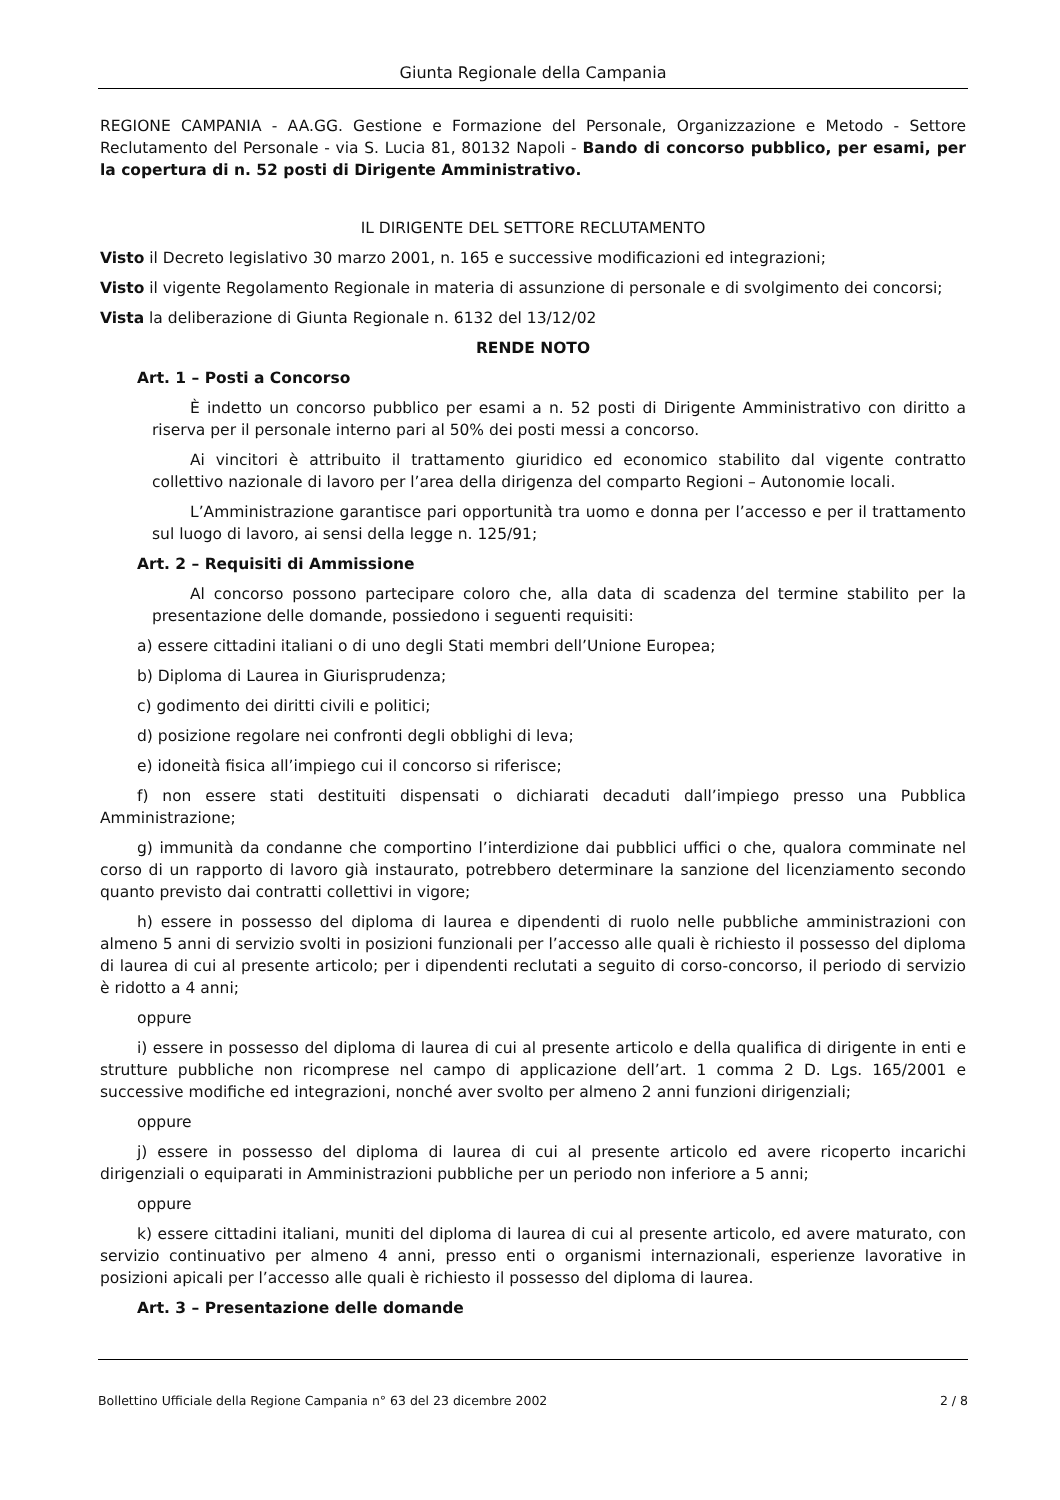Giunta Regionale della Campania
REGIONE CAMPANIA - AA.GG. Gestione e Formazione del Personale, Organizzazione e Metodo - Settore Reclutamento del Personale - via S. Lucia 81, 80132 Napoli - Bando di concorso pubblico, per esami, per la copertura di n. 52 posti di Dirigente Amministrativo.
IL DIRIGENTE DEL SETTORE RECLUTAMENTO
Visto il Decreto legislativo 30 marzo 2001, n. 165 e successive modificazioni ed integrazioni;
Visto il vigente Regolamento Regionale in materia di assunzione di personale e di svolgimento dei concorsi;
Vista la deliberazione di Giunta Regionale n. 6132 del 13/12/02
RENDE NOTO
Art. 1 – Posti a Concorso
È indetto un concorso pubblico per esami a n. 52 posti di Dirigente Amministrativo con diritto a riserva per il personale interno pari al 50% dei posti messi a concorso.
Ai vincitori è attribuito il trattamento giuridico ed economico stabilito dal vigente contratto collettivo nazionale di lavoro per l’area della dirigenza del comparto Regioni – Autonomie locali.
L’Amministrazione garantisce pari opportunità tra uomo e donna per l’accesso e per il trattamento sul luogo di lavoro, ai sensi della legge n. 125/91;
Art. 2 – Requisiti di Ammissione
Al concorso possono partecipare coloro che, alla data di scadenza del termine stabilito per la presentazione delle domande, possiedono i seguenti requisiti:
a) essere cittadini italiani o di uno degli Stati membri dell’Unione Europea;
b) Diploma di Laurea in Giurisprudenza;
c) godimento dei diritti civili e politici;
d) posizione regolare nei confronti degli obblighi di leva;
e) idoneità fisica all’impiego cui il concorso si riferisce;
f) non essere stati destituiti dispensati o dichiarati decaduti dall’impiego presso una Pubblica Amministrazione;
g) immunità da condanne che comportino l’interdizione dai pubblici uffici o che, qualora comminate nel corso di un rapporto di lavoro già instaurato, potrebbero determinare la sanzione del licenziamento secondo quanto previsto dai contratti collettivi in vigore;
h) essere in possesso del diploma di laurea e dipendenti di ruolo nelle pubbliche amministrazioni con almeno 5 anni di servizio svolti in posizioni funzionali per l’accesso alle quali è richiesto il possesso del diploma di laurea di cui al presente articolo; per i dipendenti reclutati a seguito di corso-concorso, il periodo di servizio è ridotto a 4 anni;
oppure
i) essere in possesso del diploma di laurea di cui al presente articolo e della qualifica di dirigente in enti e strutture pubbliche non ricomprese nel campo di applicazione dell’art. 1 comma 2 D. Lgs. 165/2001 e successive modifiche ed integrazioni, nonché aver svolto per almeno 2 anni funzioni dirigenziali;
oppure
j) essere in possesso del diploma di laurea di cui al presente articolo ed avere ricoperto incarichi dirigenziali o equiparati in Amministrazioni pubbliche per un periodo non inferiore a 5 anni;
oppure
k) essere cittadini italiani, muniti del diploma di laurea di cui al presente articolo, ed avere maturato, con servizio continuativo per almeno 4 anni, presso enti o organismi internazionali, esperienze lavorative in posizioni apicali per l’accesso alle quali è richiesto il possesso del diploma di laurea.
Art. 3 – Presentazione delle domande
Bollettino Ufficiale della Regione Campania n° 63 del 23 dicembre 2002 2 / 8